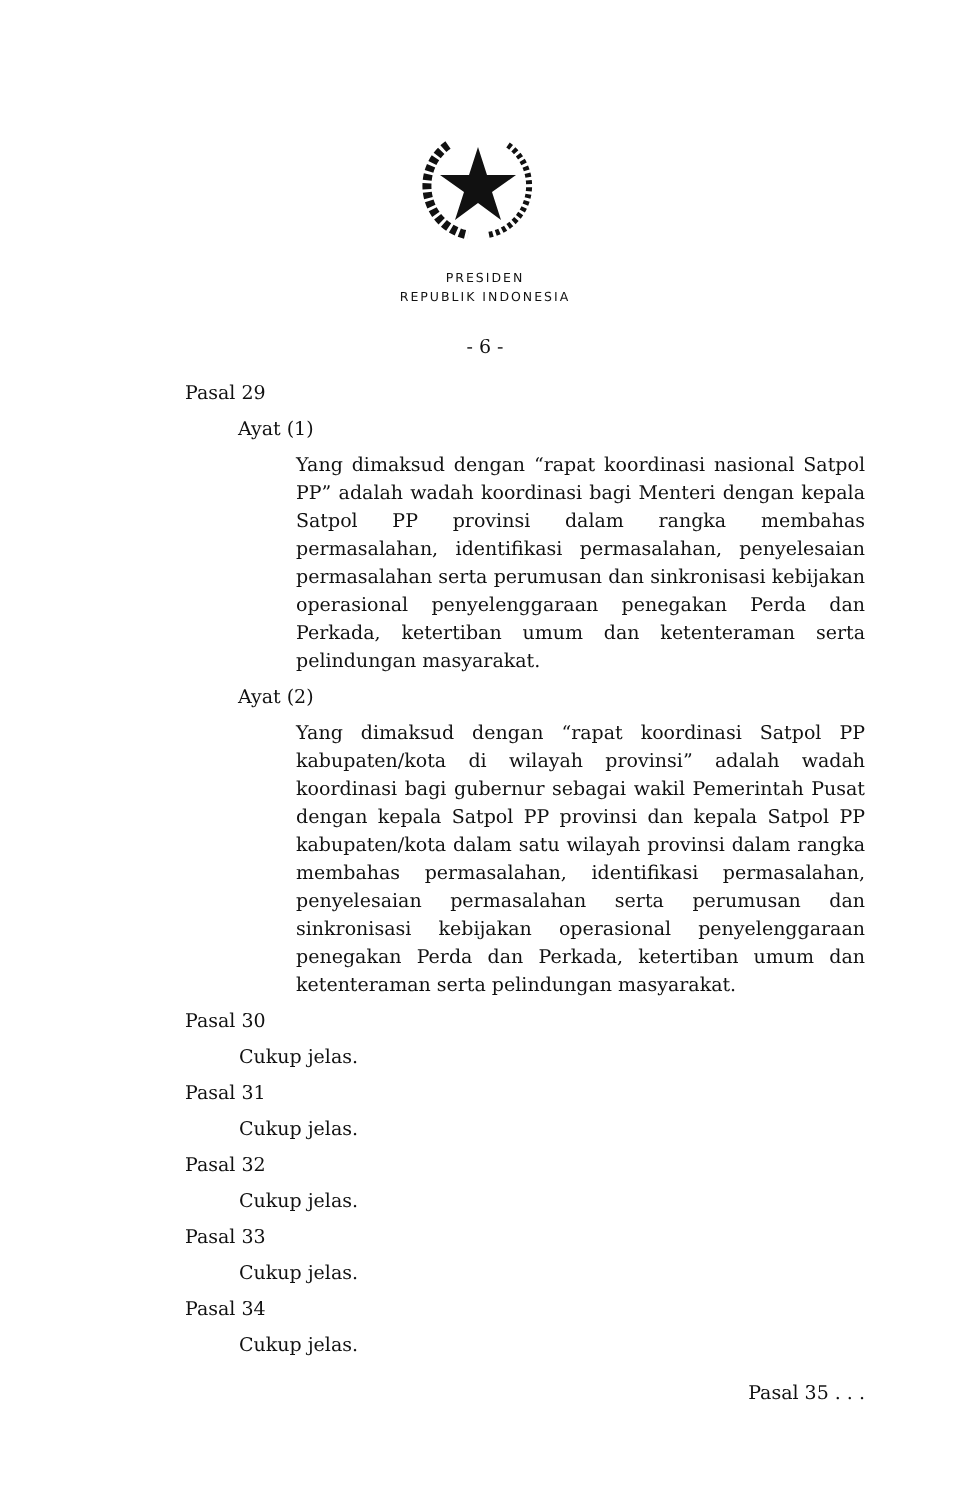PRESIDEN
REPUBLIK INDONESIA
- 6 -
Pasal 29
Ayat (1)
Yang dimaksud dengan “rapat koordinasi nasional Satpol PP” adalah wadah koordinasi bagi Menteri dengan kepala Satpol PP provinsi dalam rangka membahas permasalahan, identifikasi permasalahan, penyelesaian permasalahan serta perumusan dan sinkronisasi kebijakan operasional penyelenggaraan penegakan Perda dan Perkada, ketertiban umum dan ketenteraman serta pelindungan masyarakat.
Ayat (2)
Yang dimaksud dengan “rapat koordinasi Satpol PP kabupaten/kota di wilayah provinsi” adalah wadah koordinasi bagi gubernur sebagai wakil Pemerintah Pusat dengan kepala Satpol PP provinsi dan kepala Satpol PP kabupaten/kota dalam satu wilayah provinsi dalam rangka membahas permasalahan, identifikasi permasalahan, penyelesaian permasalahan serta perumusan dan sinkronisasi kebijakan operasional penyelenggaraan penegakan Perda dan Perkada, ketertiban umum dan ketenteraman serta pelindungan masyarakat.
Pasal 30
Cukup jelas.
Pasal 31
Cukup jelas.
Pasal 32
Cukup jelas.
Pasal 33
Cukup jelas.
Pasal 34
Cukup jelas.
Pasal 35 . . .